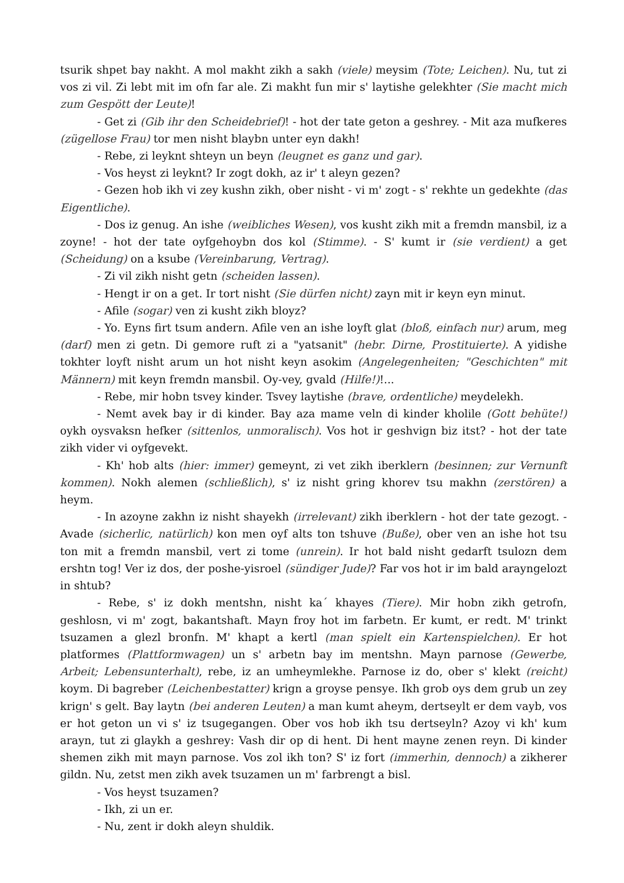tsurik shpet bay nakht. A mol makht zikh a sakh (viele) meysim (Tote; Leichen). Nu, tut zi vos zi vil. Zi lebt mit im ofn far ale. Zi makht fun mir s' laytishe gelekhter (Sie macht mich zum Gespött der Leute)!
- Get zi (Gib ihr den Scheidebrief)! - hot der tate geton a geshrey. - Mit aza mufkeres (zügellose Frau) tor men nisht blaybn unter eyn dakh!
- Rebe, zi leyknt shteyn un beyn (leugnet es ganz und gar).
- Vos heyst zi leyknt? Ir zogt dokh, az ir' t aleyn gezen?
- Gezen hob ikh vi zey kushn zikh, ober nisht - vi m' zogt - s' rekhte un gedekhte (das Eigentliche).
- Dos iz genug. An ishe (weibliches Wesen), vos kusht zikh mit a fremdn mansbil, iz a zoyne! - hot der tate oyfgehoybn dos kol (Stimme). - S' kumt ir (sie verdient) a get (Scheidung) on a ksube (Vereinbarung, Vertrag).
- Zi vil zikh nisht getn (scheiden lassen).
- Hengt ir on a get. Ir tort nisht (Sie dürfen nicht) zayn mit ir keyn eyn minut.
- Afile (sogar) ven zi kusht zikh bloyz?
- Yo. Eyns firt tsum andern. Afile ven an ishe loyft glat (bloß, einfach nur) arum, meg (darf) men zi getn. Di gemore ruft zi a "yatsanit" (hebr. Dirne, Prostituierte). A yidishe tokhter loyft nisht arum un hot nisht keyn asokim (Angelegenheiten; "Geschichten" mit Männern) mit keyn fremdn mansbil. Oy-vey, gvald (Hilfe!)!...
- Rebe, mir hobn tsvey kinder. Tsvey laytishe (brave, ordentliche) meydelekh.
- Nemt avek bay ir di kinder. Bay aza mame veln di kinder kholile (Gott behüte!) oykh oysvaksn hefker (sittenlos, unmoralisch). Vos hot ir geshvign biz itst? - hot der tate zikh vider vi oyfgevekt.
- Kh' hob alts (hier: immer) gemeynt, zi vet zikh iberklern (besinnen; zur Vernunft kommen). Nokh alemen (schließlich), s' iz nisht gring khorev tsu makhn (zerstören) a heym.
- In azoyne zakhn iz nisht shayekh (irrelevant) zikh iberklern - hot der tate gezogt. - Avade (sicherlic, natürlich) kon men oyf alts ton tshuve (Buße), ober ven an ishe hot tsu ton mit a fremdn mansbil, vert zi tome (unrein). Ir hot bald nisht gedarft tsulozn dem ershtn tog! Ver iz dos, der poshe-yisroel (sündiger Jude)? Far vos hot ir im bald arayngelozt in shtub?
- Rebe, s' iz dokh mentshn, nisht ka´ khayes (Tiere). Mir hobn zikh getrofn, geshlosn, vi m' zogt, bakantshaft. Mayn froy hot im farbetn. Er kumt, er redt. M' trinkt tsuzamen a glezl bronfn. M' khapt a kertl (man spielt ein Kartenspielchen). Er hot platformes (Plattformwagen) un s' arbetn bay im mentshn. Mayn parnose (Gewerbe, Arbeit; Lebensunterhalt), rebe, iz an umheymlekhe. Parnose iz do, ober s' klekt (reicht) koym. Di bagreber (Leichenbestatter) krign a groyse pensye. Ikh grob oys dem grub un zey krign' s gelt. Bay laytn (bei anderen Leuten) a man kumt aheym, dertseylt er dem vayb, vos er hot geton un vi s' iz tsugegangen. Ober vos hob ikh tsu dertseyln? Azoy vi kh' kum arayn, tut zi glaykh a geshrey: Vash dir op di hent. Di hent mayne zenen reyn. Di kinder shemen zikh mit mayn parnose. Vos zol ikh ton? S' iz fort (immerhin, dennoch) a zikherer gildn. Nu, zetst men zikh avek tsuzamen un m' farbrengt a bisl.
- Vos heyst tsuzamen?
- Ikh, zi un er.
- Nu, zent ir dokh aleyn shuldik.